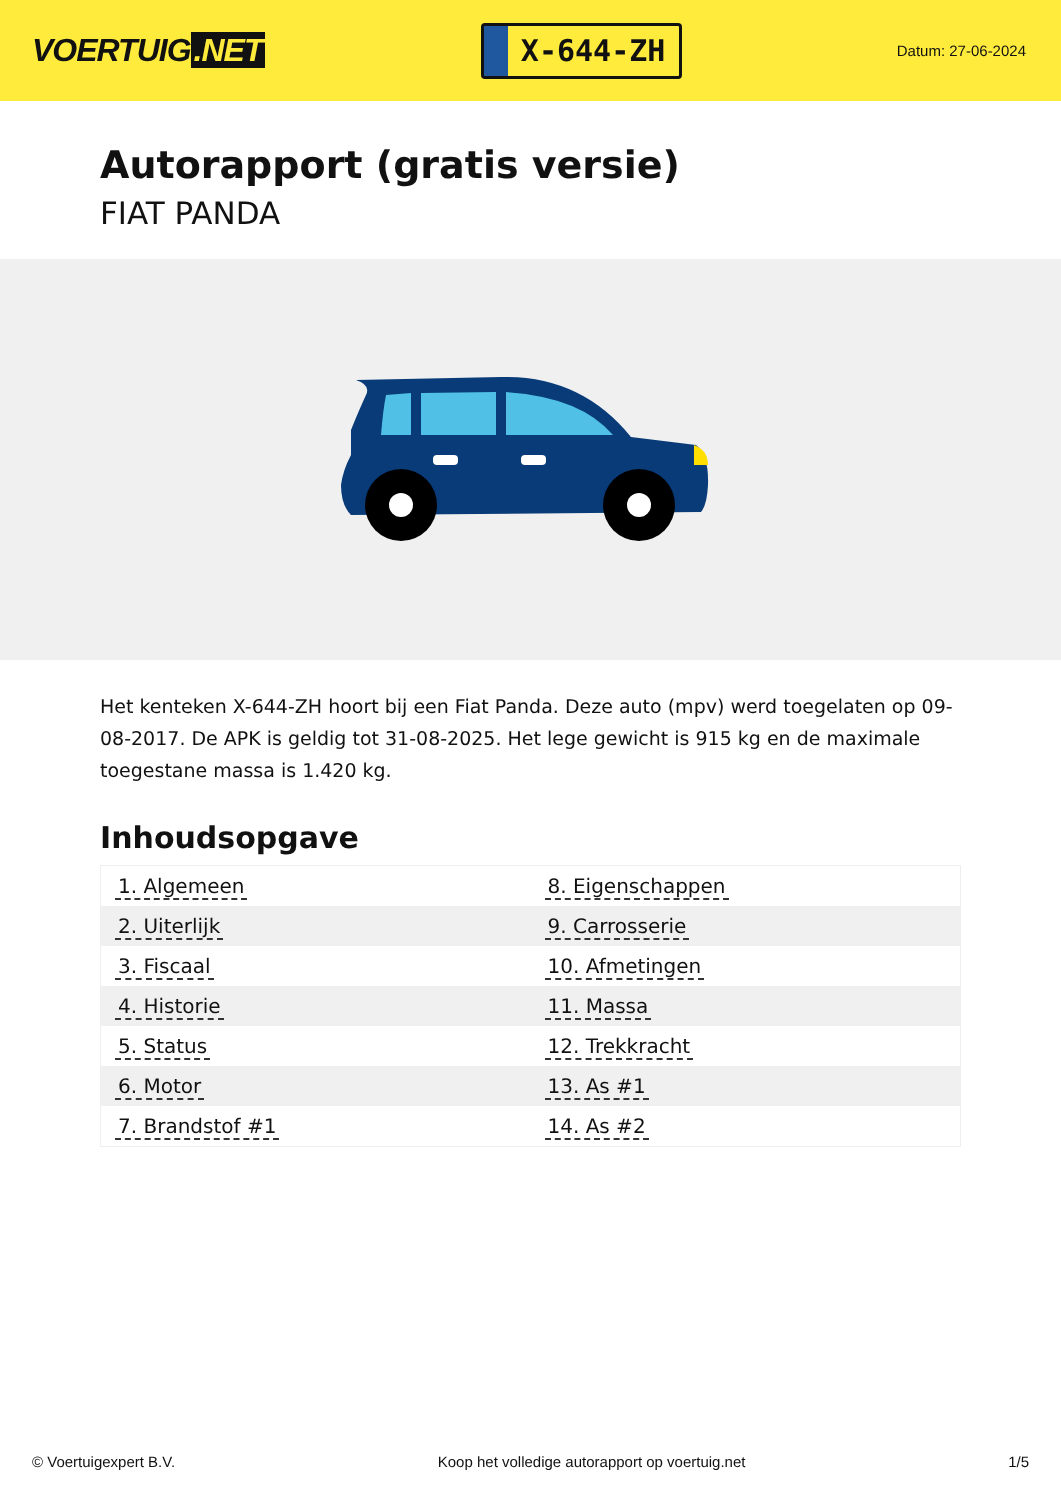VOERTUIG.NET
X-644-ZH
Datum: 27-06-2024
Autorapport (gratis versie)
FIAT PANDA
Het kenteken X-644-ZH hoort bij een Fiat Panda. Deze auto (mpv) werd toegelaten op 09-08-2017. De APK is geldig tot 31-08-2025. Het lege gewicht is 915 kg en de maximale toegestane massa is 1.420 kg.
Inhoudsopgave
| 1. Algemeen | 8. Eigenschappen |
| 2. Uiterlijk | 9. Carrosserie |
| 3. Fiscaal | 10. Afmetingen |
| 4. Historie | 11. Massa |
| 5. Status | 12. Trekkracht |
| 6. Motor | 13. As #1 |
| 7. Brandstof #1 | 14. As #2 |
© Voertuigexpert B.V. Koop het volledige autorapport op voertuig.net
1/5